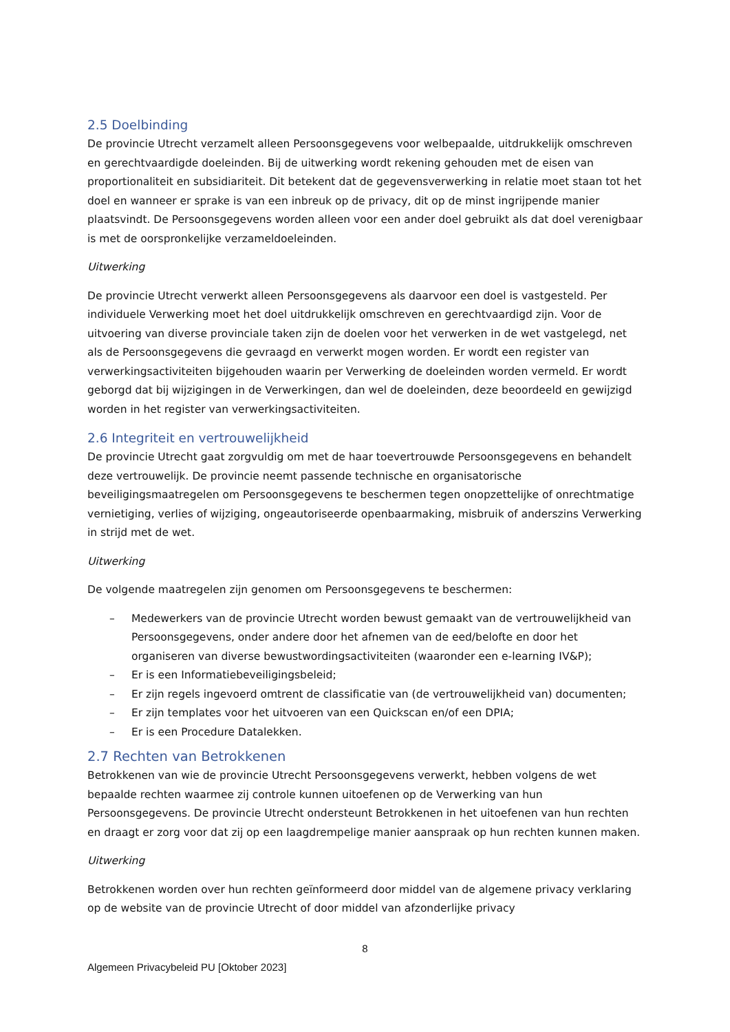2.5 Doelbinding
De provincie Utrecht verzamelt alleen Persoonsgegevens voor welbepaalde, uitdrukkelijk omschreven en gerechtvaardigde doeleinden. Bij de uitwerking wordt rekening gehouden met de eisen van proportionaliteit en subsidiariteit. Dit betekent dat de gegevensverwerking in relatie moet staan tot het doel en wanneer er sprake is van een inbreuk op de privacy, dit op de minst ingrijpende manier plaatsvindt. De Persoonsgegevens worden alleen voor een ander doel gebruikt als dat doel verenigbaar is met de oorspronkelijke verzameldoeleinden.
Uitwerking
De provincie Utrecht verwerkt alleen Persoonsgegevens als daarvoor een doel is vastgesteld. Per individuele Verwerking moet het doel uitdrukkelijk omschreven en gerechtvaardigd zijn. Voor de uitvoering van diverse provinciale taken zijn de doelen voor het verwerken in de wet vastgelegd, net als de Persoonsgegevens die gevraagd en verwerkt mogen worden. Er wordt een register van verwerkingsactiviteiten bijgehouden waarin per Verwerking de doeleinden worden vermeld. Er wordt geborgd dat bij wijzigingen in de Verwerkingen, dan wel de doeleinden, deze beoordeeld en gewijzigd worden in het register van verwerkingsactiviteiten.
2.6 Integriteit en vertrouwelijkheid
De provincie Utrecht gaat zorgvuldig om met de haar toevertrouwde Persoonsgegevens en behandelt deze vertrouwelijk. De provincie neemt passende technische en organisatorische beveiligingsmaatregelen om Persoonsgegevens te beschermen tegen onopzettelijke of onrechtmatige vernietiging, verlies of wijziging, ongeautoriseerde openbaarmaking, misbruik of anderszins Verwerking in strijd met de wet.
Uitwerking
De volgende maatregelen zijn genomen om Persoonsgegevens te beschermen:
– Medewerkers van de provincie Utrecht worden bewust gemaakt van de vertrouwelijkheid van Persoonsgegevens, onder andere door het afnemen van de eed/belofte en door het organiseren van diverse bewustwordingsactiviteiten (waaronder een e-learning IV&P);
– Er is een Informatiebeveiligingsbeleid;
– Er zijn regels ingevoerd omtrent de classificatie van (de vertrouwelijkheid van) documenten;
– Er zijn templates voor het uitvoeren van een Quickscan en/of een DPIA;
– Er is een Procedure Datalekken.
2.7 Rechten van Betrokkenen
Betrokkenen van wie de provincie Utrecht Persoonsgegevens verwerkt, hebben volgens de wet bepaalde rechten waarmee zij controle kunnen uitoefenen op de Verwerking van hun Persoonsgegevens. De provincie Utrecht ondersteunt Betrokkenen in het uitoefenen van hun rechten en draagt er zorg voor dat zij op een laagdrempelige manier aanspraak op hun rechten kunnen maken.
Uitwerking
Betrokkenen worden over hun rechten geïnformeerd door middel van de algemene privacy verklaring op de website van de provincie Utrecht of door middel van afzonderlijke privacy
8
Algemeen Privacybeleid PU [Oktober 2023]